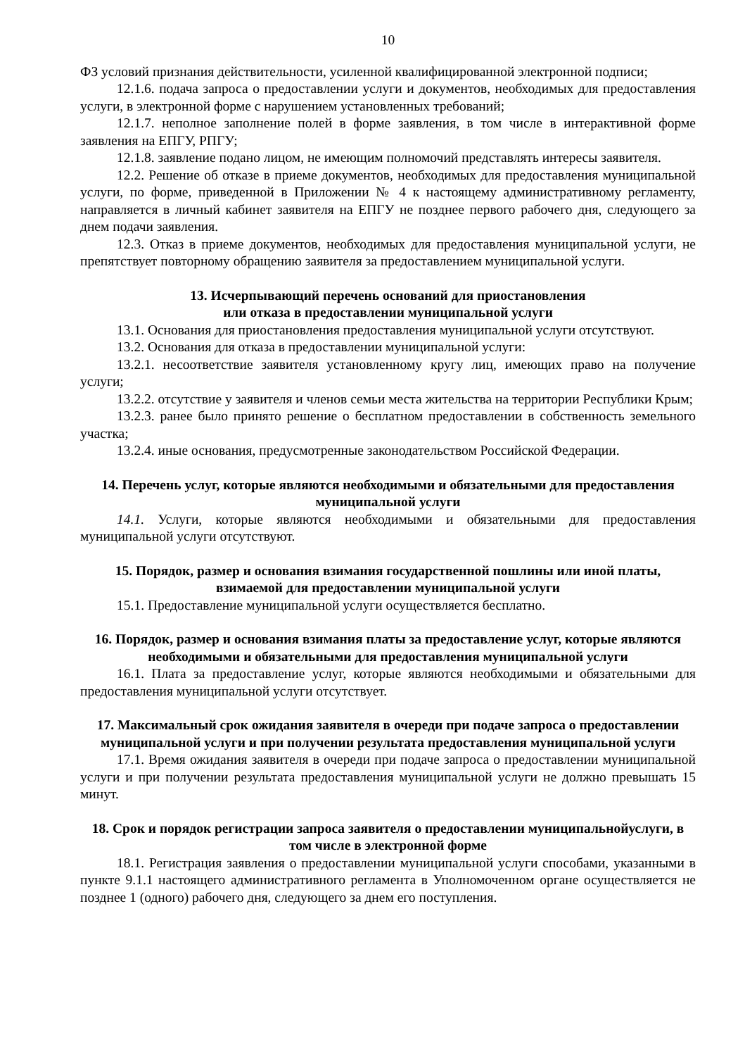10
ФЗ условий признания действительности, усиленной квалифицированной электронной подписи;
12.1.6. подача запроса о предоставлении услуги и документов, необходимых для предоставления услуги, в электронной форме с нарушением установленных требований;
12.1.7. неполное заполнение полей в форме заявления, в том числе в интерактивной форме заявления на ЕПГУ, РПГУ;
12.1.8. заявление подано лицом, не имеющим полномочий представлять интересы заявителя.
12.2. Решение об отказе в приеме документов, необходимых для предоставления муниципальной услуги, по форме, приведенной в Приложении № 4 к настоящему административному регламенту, направляется в личный кабинет заявителя на ЕПГУ не позднее первого рабочего дня, следующего за днем подачи заявления.
12.3. Отказ в приеме документов, необходимых для предоставления муниципальной услуги, не препятствует повторному обращению заявителя за предоставлением муниципальной услуги.
13. Исчерпывающий перечень оснований для приостановления
или отказа в предоставлении муниципальной услуги
13.1. Основания для приостановления предоставления муниципальной услуги отсутствуют.
13.2. Основания для отказа в предоставлении муниципальной услуги:
13.2.1. несоответствие заявителя установленному кругу лиц, имеющих право на получение услуги;
13.2.2. отсутствие у заявителя и членов семьи места жительства на территории Республики Крым;
13.2.3. ранее было принято решение о бесплатном предоставлении в собственность земельного участка;
13.2.4. иные основания, предусмотренные законодательством Российской Федерации.
14. Перечень услуг, которые являются необходимыми и обязательными для предоставления муниципальной услуги
14.1. Услуги, которые являются необходимыми и обязательными для предоставления муниципальной услуги отсутствуют.
15. Порядок, размер и основания взимания государственной пошлины или иной платы, взимаемой для предоставлении муниципальной услуги
15.1. Предоставление муниципальной услуги осуществляется бесплатно.
16. Порядок, размер и основания взимания платы за предоставление услуг, которые являются необходимыми и обязательными для предоставления муниципальной услуги
16.1. Плата за предоставление услуг, которые являются необходимыми и обязательными для предоставления муниципальной услуги отсутствует.
17. Максимальный срок ожидания заявителя в очереди при подаче запроса о предоставлении муниципальной услуги и при получении результата предоставления муниципальной услуги
17.1. Время ожидания заявителя в очереди при подаче запроса о предоставлении муниципальной услуги и при получении результата предоставления муниципальной услуги не должно превышать 15 минут.
18. Срок и порядок регистрации запроса заявителя о предоставлении муниципальнойуслуги, в том числе в электронной форме
18.1. Регистрация заявления о предоставлении муниципальной услуги способами, указанными в пункте 9.1.1 настоящего административного регламента в Уполномоченном органе осуществляется не позднее 1 (одного) рабочего дня, следующего за днем его поступления.